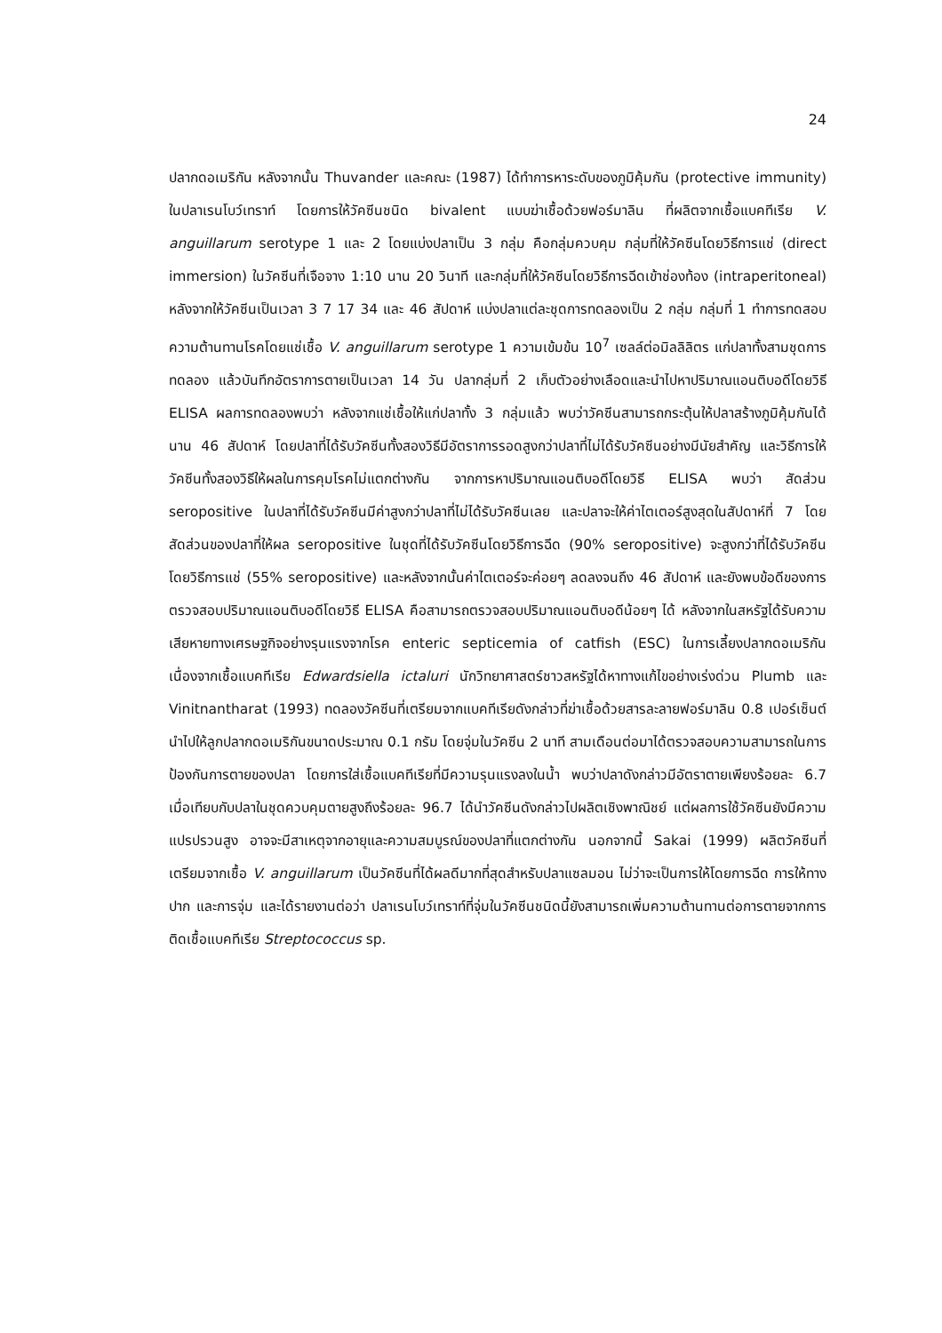24
ปลากดอเมริกัน หลังจากนั้น Thuvander และคณะ (1987) ได้ทำการหาระดับของภูมิคุ้มกัน (protective immunity) ในปลาเรนโบว์เทราท์ โดยการให้วัคซีนชนิด bivalent แบบฆ่าเชื้อด้วยฟอร์มาลิน ที่ผลิตจากเชื้อแบคทีเรีย V. anguillarum serotype 1 และ 2 โดยแบ่งปลาเป็น 3 กลุ่ม คือกลุ่มควบคุม กลุ่มที่ให้วัคซีนโดยวิธีการแช่ (direct immersion) ในวัคซีนที่เจือจาง 1:10 นาน 20 วินาที และกลุ่มที่ให้วัคซีนโดยวิธีการฉีดเข้าช่องท้อง (intraperitoneal) หลังจากให้วัคซีนเป็นเวลา 3 7 17 34 และ 46 สัปดาห์ แบ่งปลาแต่ละชุดการทดลองเป็น 2 กลุ่ม กลุ่มที่ 1 ทำการทดสอบความต้านทานโรคโดยแช่เชื้อ V. anguillarum serotype 1 ความเข้มข้น 10<sup>7</sup> เซลล์ต่อมิลลิลิตร แก่ปลาทั้งสามชุดการทดลอง แล้วบันทึกอัตราการตายเป็นเวลา 14 วัน ปลากลุ่มที่ 2 เก็บตัวอย่างเลือดและนำไปหาปริมาณแอนติบอดีโดยวิธี ELISA ผลการทดลองพบว่า หลังจากแช่เชื้อให้แก่ปลาทั้ง 3 กลุ่มแล้ว พบว่าวัคซีนสามารถกระตุ้นให้ปลาสร้างภูมิคุ้มกันได้นาน 46 สัปดาห์ โดยปลาที่ได้รับวัคซีนทั้งสองวิธีมีอัตราการรอดสูงกว่าปลาที่ไม่ได้รับวัคซีนอย่างมีนัยสำคัญ และวิธีการให้วัคซีนทั้งสองวิธีให้ผลในการคุมโรคไม่แตกต่างกัน จากการหาปริมาณแอนติบอดีโดยวิธี ELISA พบว่า สัดส่วน seropositive ในปลาที่ได้รับวัคซีนมีค่าสูงกว่าปลาที่ไม่ได้รับวัคซีนเลย และปลาจะให้ค่าไตเตอร์สูงสุดในสัปดาห์ที่ 7 โดยสัดส่วนของปลาที่ให้ผล seropositive ในชุดที่ได้รับวัคซีนโดยวิธีการฉีด (90% seropositive) จะสูงกว่าที่ได้รับวัคซีนโดยวิธีการแช่ (55% seropositive) และหลังจากนั้นค่าไตเตอร์จะค่อยๆ ลดลงจนถึง 46 สัปดาห์ และยังพบข้อดีของการตรวจสอบปริมาณแอนติบอดีโดยวิธี ELISA คือสามารถตรวจสอบปริมาณแอนติบอดีน้อยๆ ได้ หลังจากในสหรัฐได้รับความเสียหายทางเศรษฐกิจอย่างรุนแรงจากโรค enteric septicemia of catfish (ESC) ในการเลี้ยงปลากดอเมริกันเนื่องจากเชื้อแบคทีเรีย Edwardsiella ictaluri นักวิทยาศาสตร์ชาวสหรัฐได้หาทางแก้ไขอย่างเร่งด่วน Plumb และ Vinitnantharat (1993) ทดลองวัคซีนที่เตรียมจากแบคทีเรียดังกล่าวที่ฆ่าเชื้อด้วยสารละลายฟอร์มาลิน 0.8 เปอร์เซ็นต์ นำไปให้ลูกปลากดอเมริกันขนาดประมาณ 0.1 กรัม โดยจุ่มในวัคซีน 2 นาที สามเดือนต่อมาได้ตรวจสอบความสามารถในการป้องกันการตายของปลา โดยการใส่เชื้อแบคทีเรียที่มีความรุนแรงลงในน้ำ พบว่าปลาดังกล่าวมีอัตราตายเพียงร้อยละ 6.7 เมื่อเทียบกับปลาในชุดควบคุมตายสูงถึงร้อยละ 96.7 ได้นำวัคซีนดังกล่าวไปผลิตเชิงพาณิชย์ แต่ผลการใช้วัคซีนยังมีความแปรปรวนสูง อาจจะมีสาเหตุจากอายุและความสมบูรณ์ของปลาที่แตกต่างกัน นอกจากนี้ Sakai (1999) ผลิตวัคซีนที่เตรียมจากเชื้อ V. anguillarum เป็นวัคซีนที่ได้ผลดีมากที่สุดสำหรับปลาแซลมอน ไม่ว่าจะเป็นการให้โดยการฉีด การให้ทางปาก และการจุ่ม และได้รายงานต่อว่า ปลาเรนโบว์เทราท์ที่จุ่มในวัคซีนชนิดนี้ยังสามารถเพิ่มความต้านทานต่อการตายจากการติดเชื้อแบคทีเรีย Streptococcus sp.